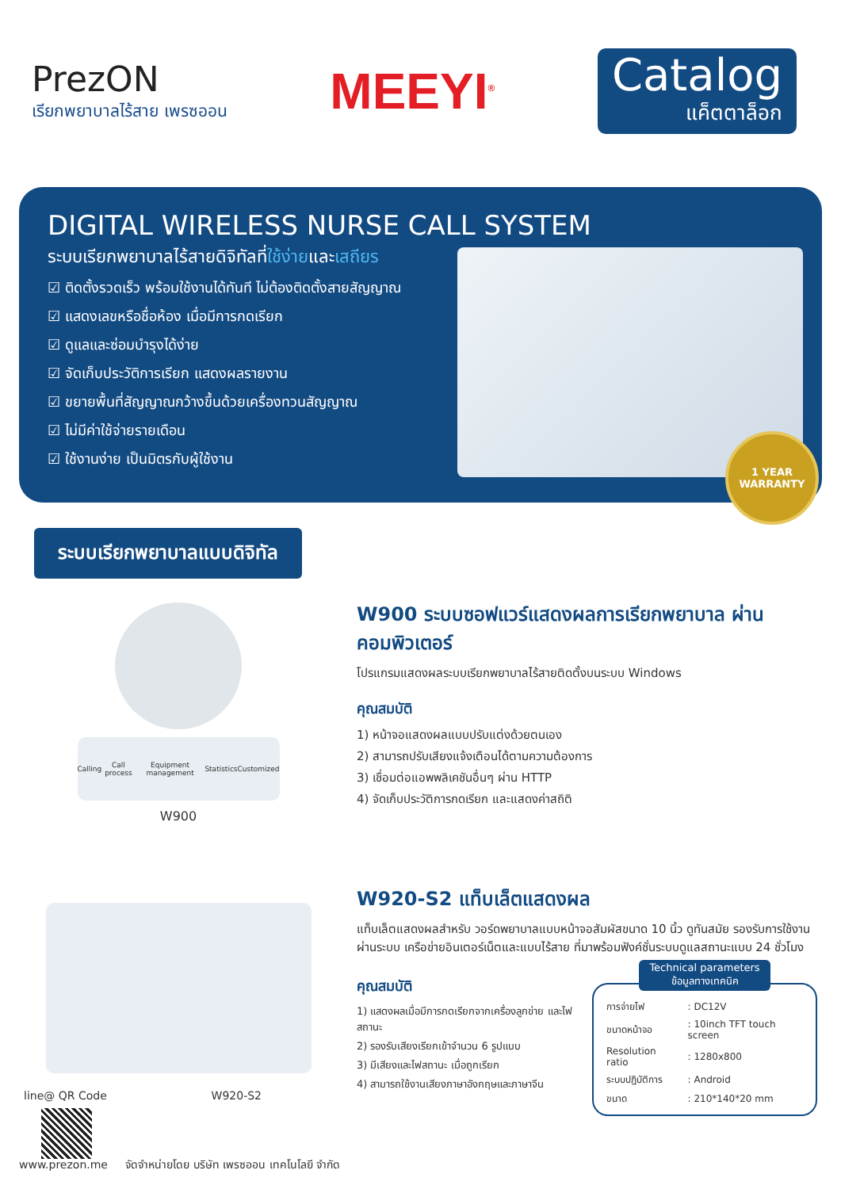PrezON
เรียกพยาบาลไร้สาย เพรซออน
MEEYI<sup>®</sup>
Catalog
แค็ตตาล็อก
DIGITAL WIRELESS NURSE CALL SYSTEM
ระบบเรียกพยาบาลไร้สายดิจิทัลที่ใช้ง่ายและเสถียร
☑ ติดตั้งรวดเร็ว พร้อมใช้งานได้ทันที ไม่ต้องติดตั้งสายสัญญาณ
☑ แสดงเลขหรือชื่อห้อง เมื่อมีการกดเรียก
☑ ดูแลและซ่อมบำรุงได้ง่าย
☑ จัดเก็บประวัติการเรียก แสดงผลรายงาน
☑ ขยายพื้นที่สัญญาณกว้างขึ้นด้วยเครื่องทวนสัญญาณ
☑ ไม่มีค่าใช้จ่ายรายเดือน
☑ ใช้งานง่าย เป็นมิตรกับผู้ใช้งาน
1 YEAR WARRANTY
ระบบเรียกพยาบาลแบบดิจิทัล
Calling Call process Equipment management Statistics Customized
W900
W900 ระบบซอฟแวร์แสดงผลการเรียกพยาบาล ผ่านคอมพิวเตอร์
โปรแกรมแสดงผลระบบเรียกพยาบาลไร้สายติดตั้งบนระบบ Windows
คุณสมบัติ
1) หน้าจอแสดงผลแบบปรับแต่งด้วยตนเอง
2) สามารถปรับเสียงแจ้งเตือนได้ตามความต้องการ
3) เชื่อมต่อแอพพลิเคชันอื่นๆ ผ่าน HTTP
4) จัดเก็บประวัติการกดเรียก และแสดงค่าสถิติ
line@ QR Code W920-S2
W920-S2 แท็บเล็ตแสดงผล
แท็บเล็ตแสดงผลสำหรับ วอร์ดพยาบาลแบบหน้าจอสัมผัสขนาด 10 นิ้ว ดูทันสมัย รองรับการใช้งานผ่านระบบ เครือข่ายอินเตอร์เน็ตและแบบไร้สาย ที่มาพร้อมฟังค์ชั่นระบบดูแลสถานะแบบ 24 ชั่วโมง
คุณสมบัติ
1) แสดงผลเมื่อมีการกดเรียกจากเครื่องลูกข่าย และไฟสถานะ
2) รองรับเสียงเรียกเข้าจำนวน 6 รูปแบบ
3) มีเสียงและไฟสถานะ เมื่อถูกเรียก
4) สามารถใช้งานเสียงภาษาอังกฤษและภาษาจีน
Technical parameters
ข้อมูลทางเทคนิค
| การจ่ายไฟ | : DC12V |
| ขนาดหน้าจอ | : 10inch TFT touch screen |
| Resolution ratio | : 1280x800 |
| ระบบปฏิบัติการ | : Android |
| ขนาด | : 210*140*20 mm |
www.prezon.me จัดจำหน่ายโดย บริษัท เพรซออน เทคโนโลยี จำกัด